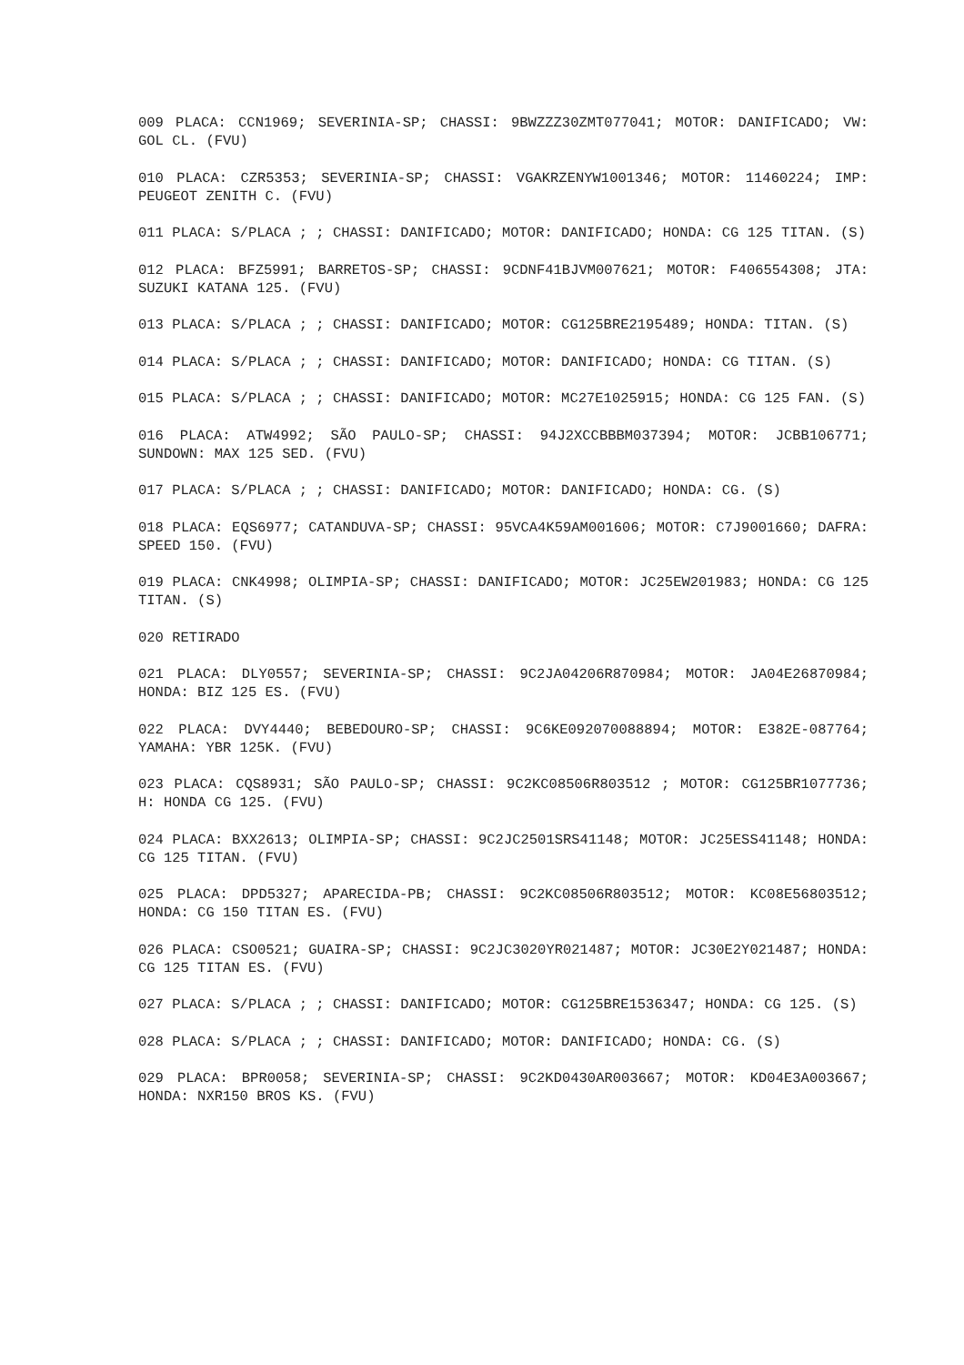009 PLACA: CCN1969; SEVERINIA-SP; CHASSI: 9BWZZZ30ZMT077041; MOTOR: DANIFICADO; VW: GOL CL. (FVU)
010 PLACA: CZR5353; SEVERINIA-SP; CHASSI: VGAKRZENYW1001346; MOTOR: 11460224; IMP: PEUGEOT ZENITH C. (FVU)
011 PLACA: S/PLACA ; ; CHASSI: DANIFICADO; MOTOR: DANIFICADO; HONDA: CG 125 TITAN. (S)
012 PLACA: BFZ5991; BARRETOS-SP; CHASSI: 9CDNF41BJVM007621; MOTOR: F406554308; JTA: SUZUKI KATANA 125. (FVU)
013 PLACA: S/PLACA ; ; CHASSI: DANIFICADO; MOTOR: CG125BRE2195489; HONDA: TITAN. (S)
014 PLACA: S/PLACA ; ; CHASSI: DANIFICADO; MOTOR: DANIFICADO; HONDA: CG TITAN. (S)
015 PLACA: S/PLACA ; ; CHASSI: DANIFICADO; MOTOR: MC27E1025915; HONDA: CG 125 FAN. (S)
016 PLACA: ATW4992; SÃO PAULO-SP; CHASSI: 94J2XCCBBBM037394; MOTOR: JCBB106771; SUNDOWN: MAX 125 SED. (FVU)
017 PLACA: S/PLACA ; ; CHASSI: DANIFICADO; MOTOR: DANIFICADO; HONDA: CG. (S)
018 PLACA: EQS6977; CATANDUVA-SP; CHASSI: 95VCA4K59AM001606; MOTOR: C7J9001660; DAFRA: SPEED 150. (FVU)
019 PLACA: CNK4998; OLIMPIA-SP; CHASSI: DANIFICADO; MOTOR: JC25EW201983; HONDA: CG 125 TITAN. (S)
020 RETIRADO
021 PLACA: DLY0557; SEVERINIA-SP; CHASSI: 9C2JA04206R870984; MOTOR: JA04E26870984; HONDA: BIZ 125 ES. (FVU)
022 PLACA: DVY4440; BEBEDOURO-SP; CHASSI: 9C6KE092070088894; MOTOR: E382E-087764; YAMAHA: YBR 125K. (FVU)
023 PLACA: CQS8931; SÃO PAULO-SP; CHASSI: 9C2KC08506R803512 ; MOTOR: CG125BR1077736; H: HONDA CG 125. (FVU)
024 PLACA: BXX2613; OLIMPIA-SP; CHASSI: 9C2JC2501SRS41148; MOTOR: JC25ESS41148; HONDA: CG 125 TITAN. (FVU)
025 PLACA: DPD5327; APARECIDA-PB; CHASSI: 9C2KC08506R803512; MOTOR: KC08E56803512; HONDA: CG 150 TITAN ES. (FVU)
026 PLACA: CSO0521; GUAIRA-SP; CHASSI: 9C2JC3020YR021487; MOTOR: JC30E2Y021487; HONDA: CG 125 TITAN ES. (FVU)
027 PLACA: S/PLACA ; ; CHASSI: DANIFICADO; MOTOR: CG125BRE1536347; HONDA: CG 125. (S)
028 PLACA: S/PLACA ; ; CHASSI: DANIFICADO; MOTOR: DANIFICADO; HONDA: CG. (S)
029 PLACA: BPR0058; SEVERINIA-SP; CHASSI: 9C2KD0430AR003667; MOTOR: KD04E3A003667; HONDA: NXR150 BROS KS. (FVU)